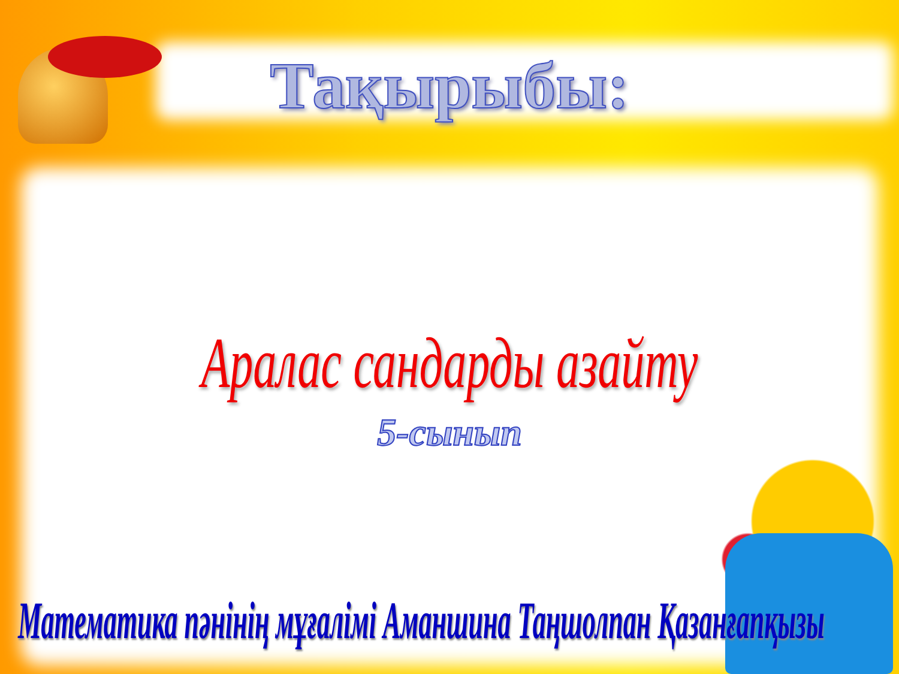Тақырыбы:
Аралас сандарды азайту
5-сынып
Математика пәнінің мұғалімі Аманшина Таңшолпан Қазанғапқызы